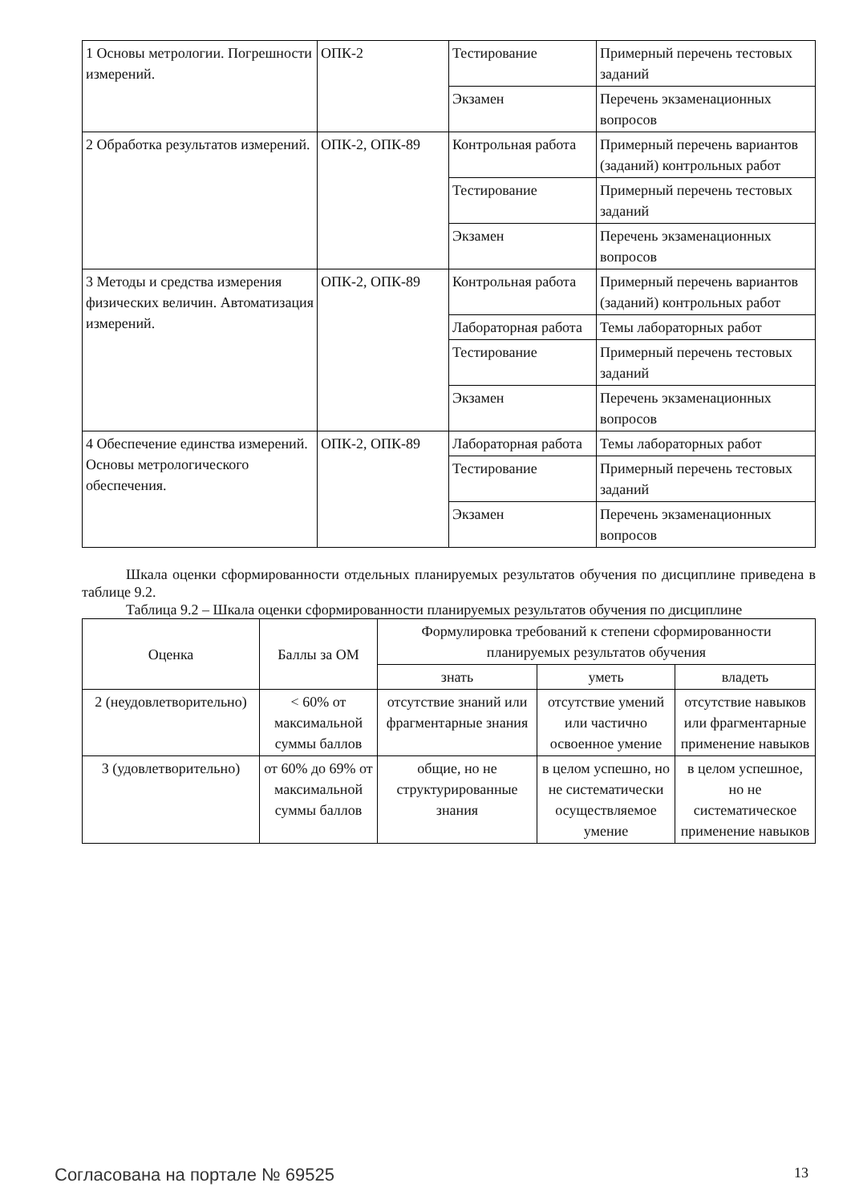| 1 Основы метрологии. Погрешности измерений. | ОПК-2 | Тестирование | Примерный перечень тестовых заданий |
| | | Экзамен | Перечень экзаменационных вопросов |
| 2 Обработка результатов измерений. | ОПК-2, ОПК-89 | Контрольная работа | Примерный перечень вариантов (заданий) контрольных работ |
| | | Тестирование | Примерный перечень тестовых заданий |
| | | Экзамен | Перечень экзаменационных вопросов |
| 3 Методы и средства измерения физических величин. Автоматизация измерений. | ОПК-2, ОПК-89 | Контрольная работа | Примерный перечень вариантов (заданий) контрольных работ |
| | | Лабораторная работа | Темы лабораторных работ |
| | | Тестирование | Примерный перечень тестовых заданий |
| | | Экзамен | Перечень экзаменационных вопросов |
| 4 Обеспечение единства измерений. Основы метрологического обеспечения. | ОПК-2, ОПК-89 | Лабораторная работа | Темы лабораторных работ |
| | | Тестирование | Примерный перечень тестовых заданий |
| | | Экзамен | Перечень экзаменационных вопросов |
Шкала оценки сформированности отдельных планируемых результатов обучения по дисциплине приведена в таблице 9.2.
Таблица 9.2 – Шкала оценки сформированности планируемых результатов обучения по дисциплине
| Оценка | Баллы за ОМ | Формулировка требований к степени сформированности планируемых результатов обучения | | |
| --- | --- | --- | --- | --- |
| | | знать | уметь | владеть |
| 2 (неудовлетворительно) | < 60% от максимальной суммы баллов | отсутствие знаний или фрагментарные знания | отсутствие умений или частично освоенное умение | отсутствие навыков или фрагментарные применение навыков |
| 3 (удовлетворительно) | от 60% до 69% от максимальной суммы баллов | общие, но не структурированные знания | в целом успешно, но не систематически осуществляемое умение | в целом успешное, но не систематическое применение навыков |
Согласована на портале № 69525 13